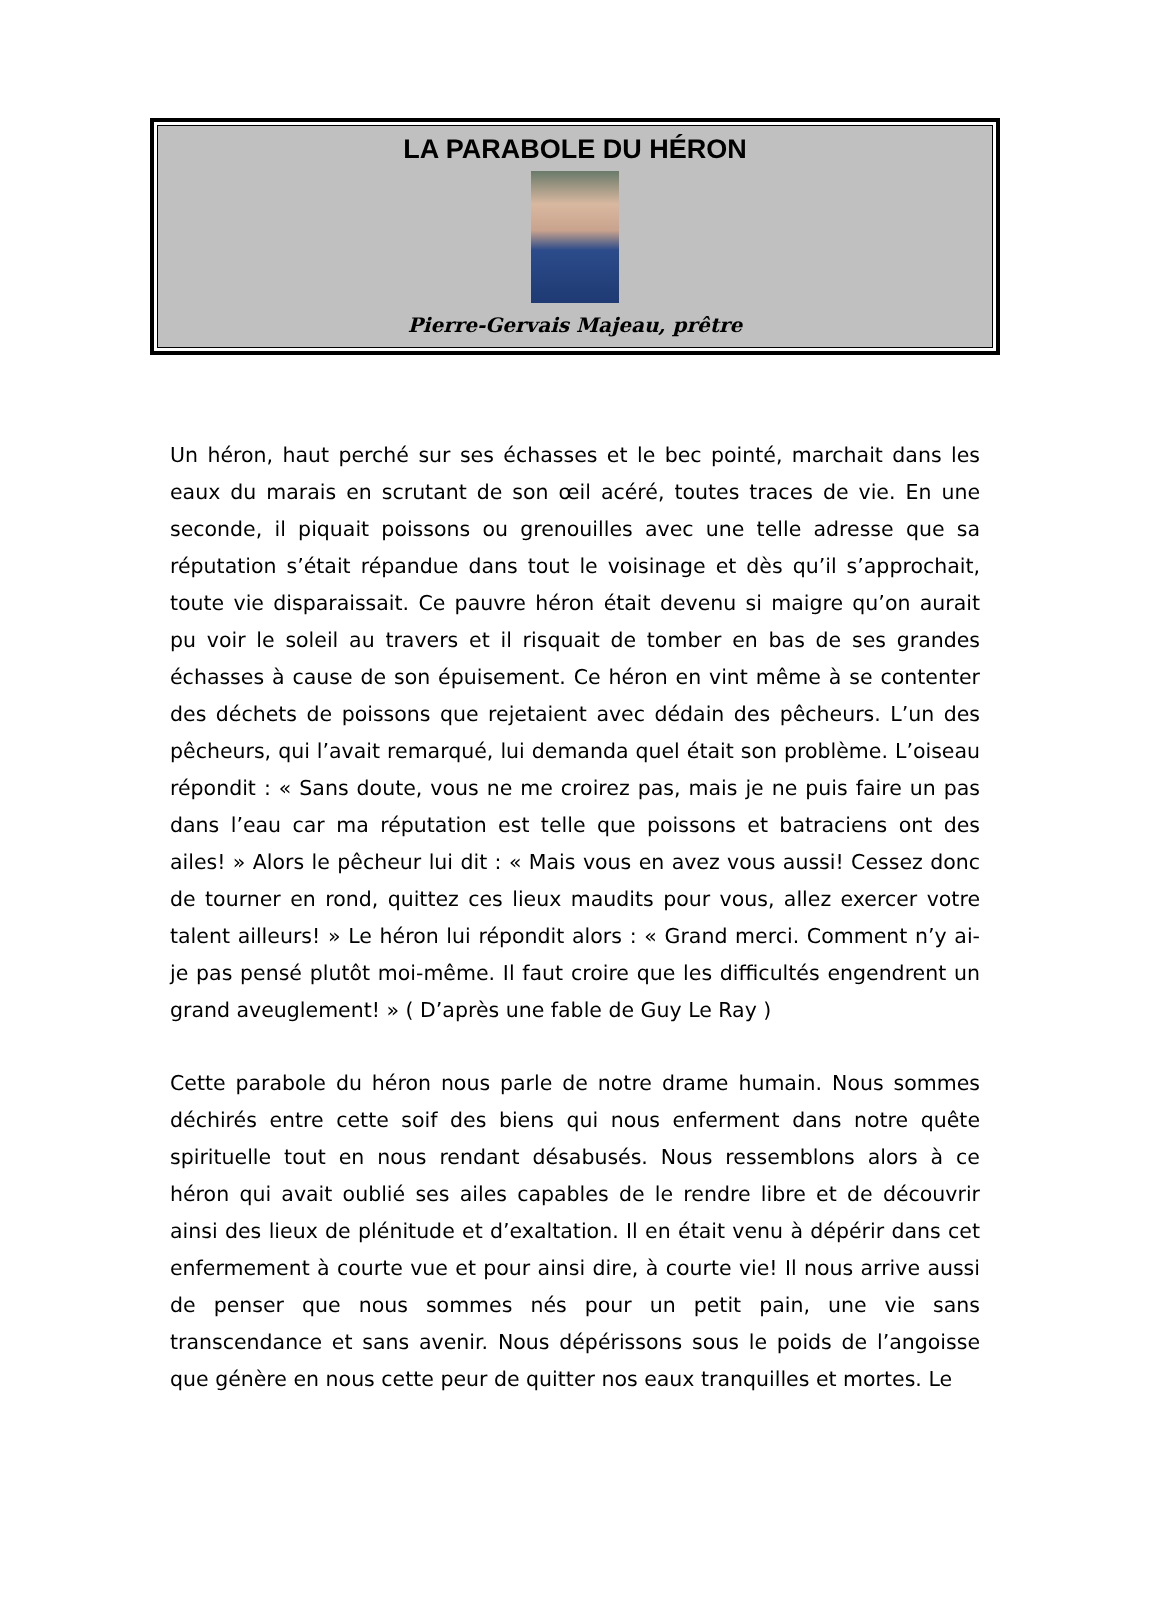LA PARABOLE DU HÉRON
Pierre-Gervais Majeau, prêtre
Un héron, haut perché sur ses échasses et le bec pointé, marchait dans les eaux du marais en scrutant de son œil acéré, toutes traces de vie. En une seconde, il piquait poissons ou grenouilles avec une telle adresse que sa réputation s’était répandue dans tout le voisinage et dès qu’il s’approchait, toute vie disparaissait. Ce pauvre héron était devenu si maigre qu’on aurait pu voir le soleil au travers et il risquait de tomber en bas de ses grandes échasses à cause de son épuisement. Ce héron en vint même à se contenter des déchets de poissons que rejetaient avec dédain des pêcheurs. L’un des pêcheurs, qui l’avait remarqué, lui demanda quel était son problème. L’oiseau répondit : « Sans doute, vous ne me croirez pas, mais je ne puis faire un pas dans l’eau car ma réputation est telle que poissons et batraciens ont des ailes! » Alors le pêcheur lui dit : « Mais vous en avez vous aussi! Cessez donc de tourner en rond, quittez ces lieux maudits pour vous, allez exercer votre talent ailleurs! » Le héron lui répondit alors : « Grand merci. Comment n’y ai-je pas pensé plutôt moi-même. Il faut croire que les difficultés engendrent un grand aveuglement! » ( D’après une fable de Guy Le Ray )
Cette parabole du héron nous parle de notre drame humain. Nous sommes déchirés entre cette soif des biens qui nous enferment dans notre quête spirituelle tout en nous rendant désabusés. Nous ressemblons alors à ce héron qui avait oublié ses ailes capables de le rendre libre et de découvrir ainsi des lieux de plénitude et d’exaltation. Il en était venu à dépérir dans cet enfermement à courte vue et pour ainsi dire, à courte vie! Il nous arrive aussi de penser que nous sommes nés pour un petit pain, une vie sans transcendance et sans avenir. Nous dépérissons sous le poids de l’angoisse que génère en nous cette peur de quitter nos eaux tranquilles et mortes. Le